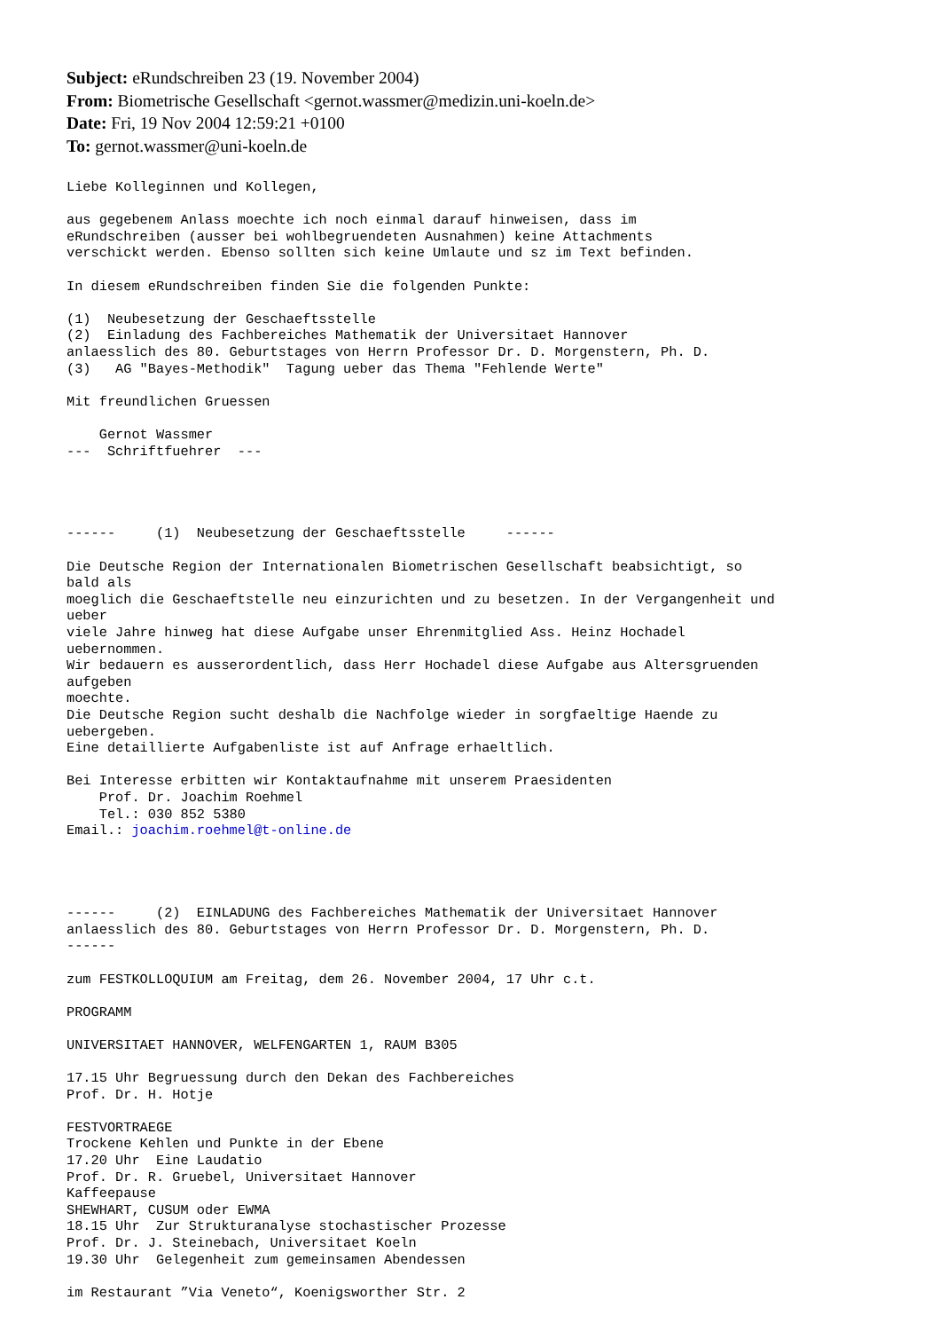Subject: eRundschreiben 23 (19. November 2004)
From: Biometrische Gesellschaft <gernot.wassmer@medizin.uni-koeln.de>
Date: Fri, 19 Nov 2004 12:59:21 +0100
To: gernot.wassmer@uni-koeln.de
Liebe Kolleginnen und Kollegen,

aus gegebenem Anlass moechte ich noch einmal darauf hinweisen, dass im
eRundschreiben (ausser bei wohlbegruendeten Ausnahmen) keine Attachments
verschickt werden. Ebenso sollten sich keine Umlaute und sz im Text befinden.

In diesem eRundschreiben finden Sie die folgenden Punkte:

(1)  Neubesetzung der Geschaeftsstelle
(2)  Einladung des Fachbereiches Mathematik der Universitaet Hannover
anlaesslich des 80. Geburtstages von Herrn Professor Dr. D. Morgenstern, Ph. D.
(3)   AG "Bayes-Methodik"  Tagung ueber das Thema "Fehlende Werte"

Mit freundlichen Gruessen

    Gernot Wassmer
---  Schriftfuehrer  ---




------     (1)  Neubesetzung der Geschaeftsstelle     ------

Die Deutsche Region der Internationalen Biometrischen Gesellschaft beabsichtigt, so
bald als
moeglich die Geschaeftstelle neu einzurichten und zu besetzen. In der Vergangenheit und
ueber
viele Jahre hinweg hat diese Aufgabe unser Ehrenmitglied Ass. Heinz Hochadel
uebernommen.
Wir bedauern es ausserordentlich, dass Herr Hochadel diese Aufgabe aus Altersgruenden
aufgeben
moechte.
Die Deutsche Region sucht deshalb die Nachfolge wieder in sorgfaeltige Haende zu
uebergeben.
Eine detaillierte Aufgabenliste ist auf Anfrage erhaeltlich.

Bei Interesse erbitten wir Kontaktaufnahme mit unserem Praesidenten
    Prof. Dr. Joachim Roehmel
    Tel.: 030 852 5380
Email.: joachim.roehmel@t-online.de




------     (2)  EINLADUNG des Fachbereiches Mathematik der Universitaet Hannover
anlaesslich des 80. Geburtstages von Herrn Professor Dr. D. Morgenstern, Ph. D.
------

zum FESTKOLLOQUIUM am Freitag, dem 26. November 2004, 17 Uhr c.t.

PROGRAMM

UNIVERSITAET HANNOVER, WELFENGARTEN 1, RAUM B305

17.15 Uhr Begruessung durch den Dekan des Fachbereiches
Prof. Dr. H. Hotje

FESTVORTRAEGE
Trockene Kehlen und Punkte in der Ebene
17.20 Uhr  Eine Laudatio
Prof. Dr. R. Gruebel, Universitaet Hannover
Kaffeepause
SHEWHART, CUSUM oder EWMA
18.15 Uhr  Zur Strukturanalyse stochastischer Prozesse
Prof. Dr. J. Steinebach, Universitaet Koeln
19.30 Uhr  Gelegenheit zum gemeinsamen Abendessen

im Restaurant ”Via Veneto“, Koenigsworther Str. 2